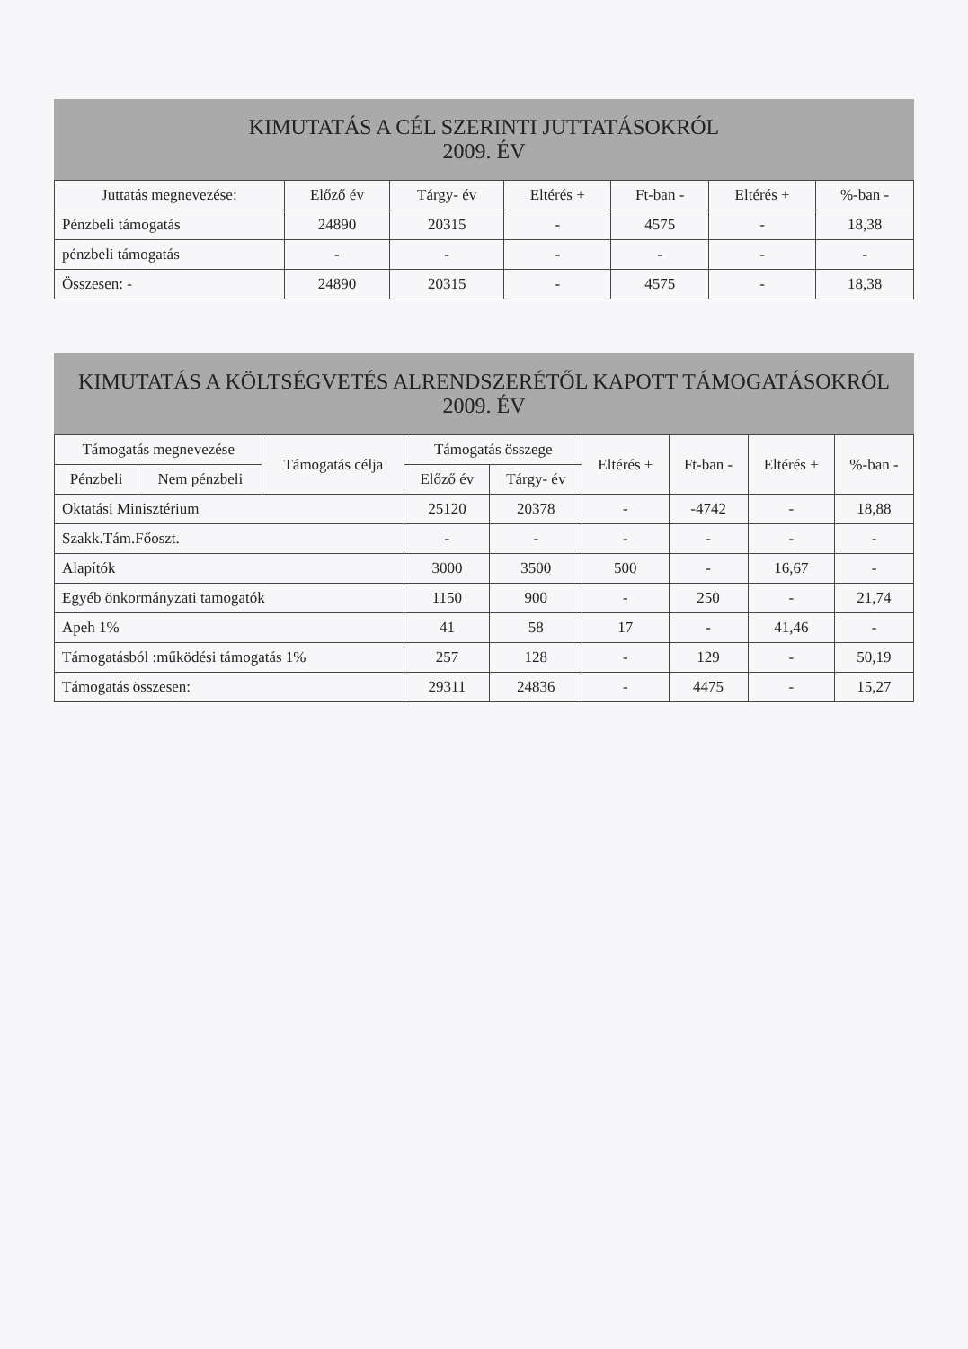KIMUTATÁS A CÉL SZERINTI JUTTATÁSOKRÓL
2009. ÉV
| Juttatás megnevezése: | Előző év | Tárgy- év | Eltérés + | Ft-ban - | Eltérés + | %-ban - |
| --- | --- | --- | --- | --- | --- | --- |
| Pénzbeli támogatás | 24890 | 20315 | - | 4575 | - | 18,38 |
| pénzbeli támogatás | - | - | - | - | - | - |
| Összesen: - | 24890 | 20315 | - | 4575 | - | 18,38 |
KIMUTATÁS A KÖLTSÉGVETÉS ALRENDSZERÉTŐL KAPOTT TÁMOGATÁSOKRÓL
2009. ÉV
| Támogatás megnevezése | | Támogatás célja | Támogatás összege | | Eltérés + | Ft-ban - | Eltérés + | %-ban - |
| --- | --- | --- | --- | --- | --- | --- | --- | --- |
| Pénzbeli | Nem pénzbeli | | Előző év | Tárgy- év | | | | |
| Oktatási Minisztérium | | | 25120 | 20378 | - | -4742 | - | 18,88 |
| Szakk.Tám.Főoszt. | | | - | - | - | - | - | - |
| Alapítók | | | 3000 | 3500 | 500 | - | 16,67 | - |
| Egyéb önkormányzati tamogatók | | | 1150 | 900 | - | 250 | - | 21,74 |
| Apeh 1% | | | 41 | 58 | 17 | - | 41,46 | - |
| Támogatásból :működési támogatás 1% | | | 257 | 128 | - | 129 | - | 50,19 |
| Támogatás összesen: | | | 29311 | 24836 | - | 4475 | - | 15,27 |